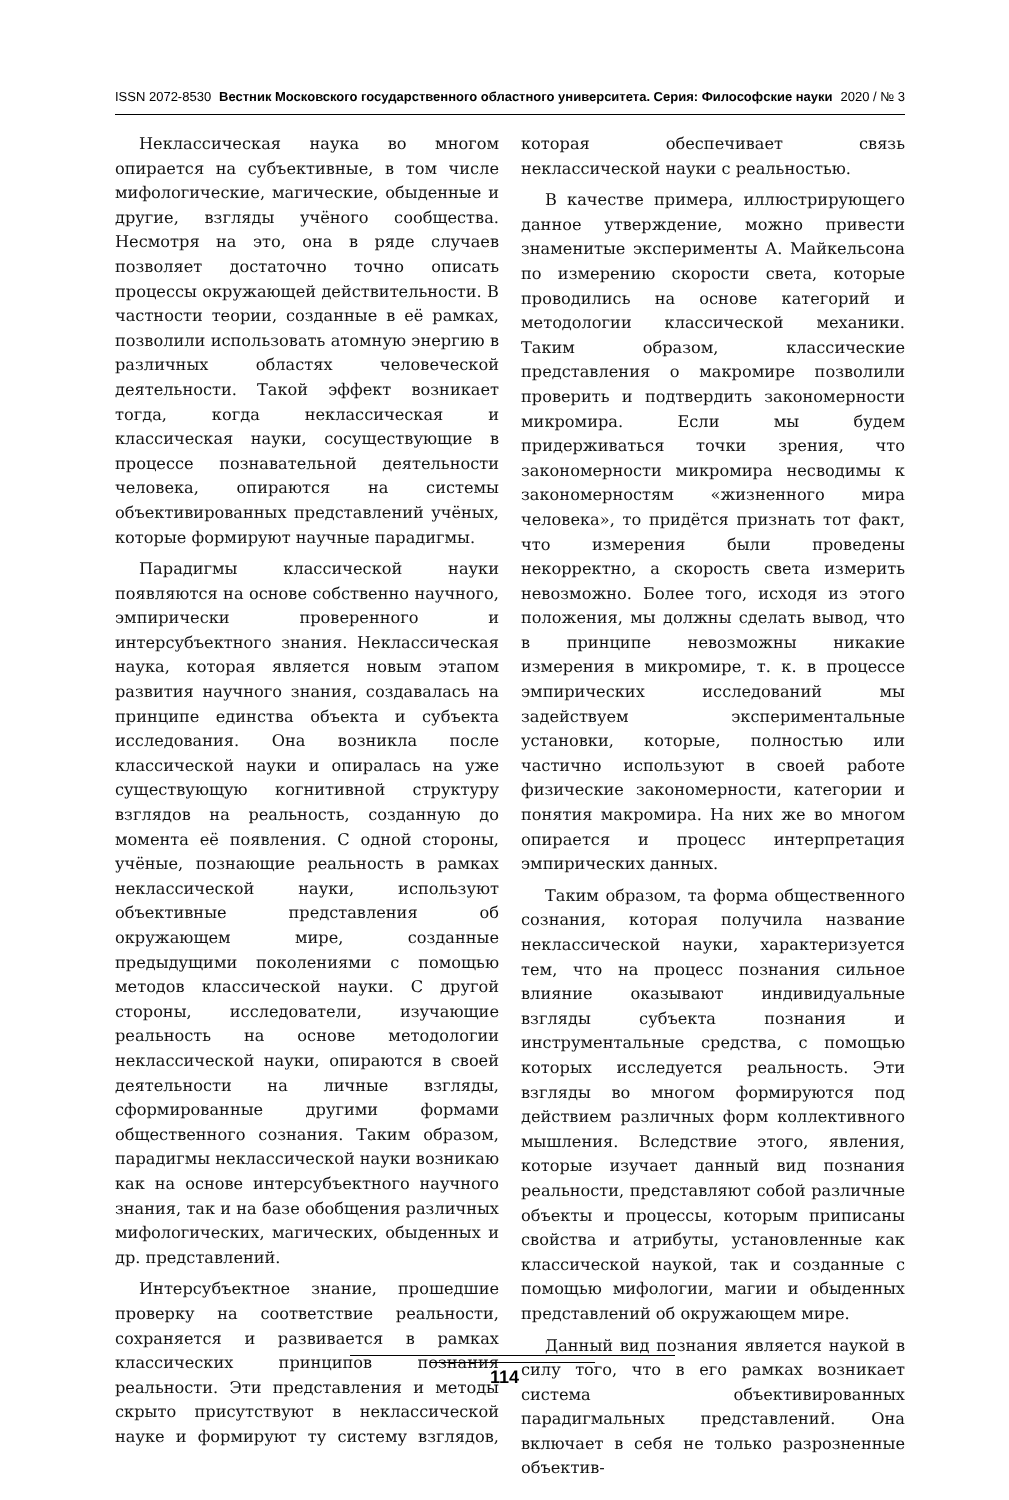ISSN 2072-8530 Вестник Московского государственного областного университета. Серия: Философские науки 2020 / № 3
Неклассическая наука во многом опирается на субъективные, в том числе мифологические, магические, обыденные и другие, взгляды учёного сообщества. Несмотря на это, она в ряде случаев позволяет достаточно точно описать процессы окружающей действительности. В частности теории, созданные в её рамках, позволили использовать атомную энергию в различных областях человеческой деятельности. Такой эффект возникает тогда, когда неклассическая и классическая науки, сосуществующие в процессе познавательной деятельности человека, опираются на системы объективированных представлений учёных, которые формируют научные парадигмы.
Парадигмы классической науки появляются на основе собственно научного, эмпирически проверенного и интерсубъектного знания. Неклассическая наука, которая является новым этапом развития научного знания, создавалась на принципе единства объекта и субъекта исследования. Она возникла после классической науки и опиралась на уже существующую когнитивной структуру взглядов на реальность, созданную до момента её появления. С одной стороны, учёные, познающие реальность в рамках неклассической науки, используют объективные представления об окружающем мире, созданные предыдущими поколениями с помощью методов классической науки. С другой стороны, исследователи, изучающие реальность на основе методологии неклассической науки, опираются в своей деятельности на личные взгляды, сформированные другими формами общественного сознания. Таким образом, парадигмы неклассической науки возникаю как на основе интерсубъектного научного знания, так и на базе обобщения различных мифологических, магических, обыденных и др. представлений.
Интерсубъектное знание, прошедшие проверку на соответствие реальности, сохраняется и развивается в рамках классических принципов познания реальности. Эти представления и методы скрыто присутствуют в неклассической науке и формируют ту систему взглядов, которая обеспечивает связь неклассической науки с реальностью.
В качестве примера, иллюстрирующего данное утверждение, можно привести знаменитые эксперименты А. Майкельсона по измерению скорости света, которые проводились на основе категорий и методологии классической механики. Таким образом, классические представления о макромире позволили проверить и подтвердить закономерности микромира. Если мы будем придерживаться точки зрения, что закономерности микромира несводимы к закономерностям «жизненного мира человека», то придётся признать тот факт, что измерения были проведены некорректно, а скорость света измерить невозможно. Более того, исходя из этого положения, мы должны сделать вывод, что в принципе невозможны никакие измерения в микромире, т. к. в процессе эмпирических исследований мы задействуем экспериментальные установки, которые, полностью или частично используют в своей работе физические закономерности, категории и понятия макромира. На них же во многом опирается и процесс интерпретация эмпирических данных.
Таким образом, та форма общественного сознания, которая получила название неклассической науки, характеризуется тем, что на процесс познания сильное влияние оказывают индивидуальные взгляды субъекта познания и инструментальные средства, с помощью которых исследуется реальность. Эти взгляды во многом формируются под действием различных форм коллективного мышления. Вследствие этого, явления, которые изучает данный вид познания реальности, представляют собой различные объекты и процессы, которым приписаны свойства и атрибуты, установленные как классической наукой, так и созданные с помощью мифологии, магии и обыденных представлений об окружающем мире.
Данный вид познания является наукой в силу того, что в его рамках возникает система объективированных парадигмальных представлений. Она включает в себя не только разрозненные объектив-
114